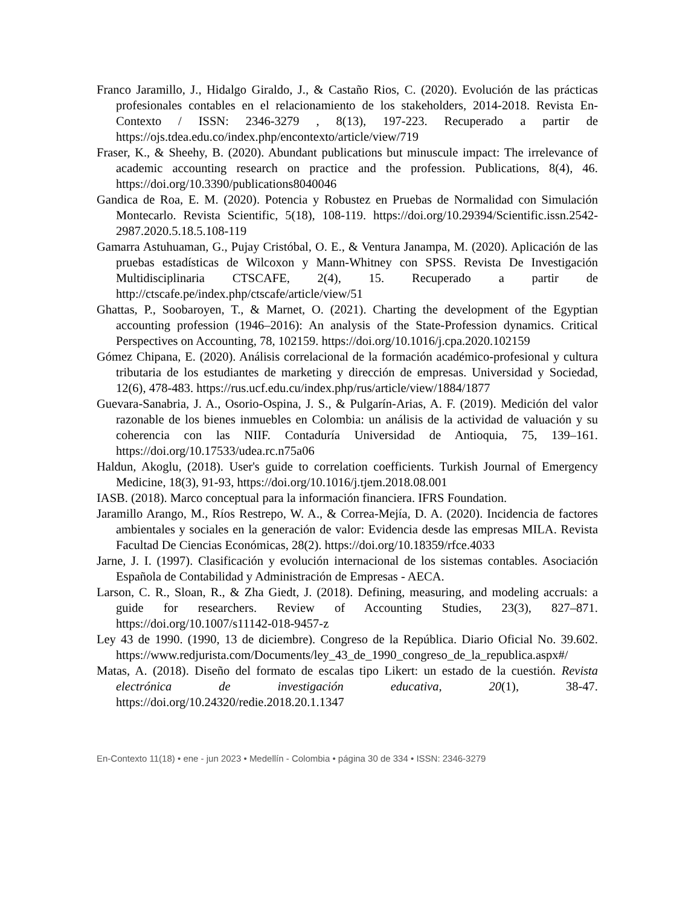Franco Jaramillo, J., Hidalgo Giraldo, J., & Castaño Rios, C. (2020). Evolución de las prácticas profesionales contables en el relacionamiento de los stakeholders, 2014-2018. Revista En-Contexto / ISSN: 2346-3279 , 8(13), 197-223. Recuperado a partir de https://ojs.tdea.edu.co/index.php/encontexto/article/view/719
Fraser, K., & Sheehy, B. (2020). Abundant publications but minuscule impact: The irrelevance of academic accounting research on practice and the profession. Publications, 8(4), 46. https://doi.org/10.3390/publications8040046
Gandica de Roa, E. M. (2020). Potencia y Robustez en Pruebas de Normalidad con Simulación Montecarlo. Revista Scientific, 5(18), 108-119. https://doi.org/10.29394/Scientific.issn.2542-2987.2020.5.18.5.108-119
Gamarra Astuhuaman, G., Pujay Cristóbal, O. E., & Ventura Janampa, M. (2020). Aplicación de las pruebas estadísticas de Wilcoxon y Mann-Whitney con SPSS. Revista De Investigación Multidisciplinaria CTSCAFE, 2(4), 15. Recuperado a partir de http://ctscafe.pe/index.php/ctscafe/article/view/51
Ghattas, P., Soobaroyen, T., & Marnet, O. (2021). Charting the development of the Egyptian accounting profession (1946–2016): An analysis of the State-Profession dynamics. Critical Perspectives on Accounting, 78, 102159. https://doi.org/10.1016/j.cpa.2020.102159
Gómez Chipana, E. (2020). Análisis correlacional de la formación académico-profesional y cultura tributaria de los estudiantes de marketing y dirección de empresas. Universidad y Sociedad, 12(6), 478-483. https://rus.ucf.edu.cu/index.php/rus/article/view/1884/1877
Guevara-Sanabria, J. A., Osorio-Ospina, J. S., & Pulgarín-Arias, A. F. (2019). Medición del valor razonable de los bienes inmuebles en Colombia: un análisis de la actividad de valuación y su coherencia con las NIIF. Contaduría Universidad de Antioquia, 75, 139–161. https://doi.org/10.17533/udea.rc.n75a06
Haldun, Akoglu, (2018). User's guide to correlation coefficients. Turkish Journal of Emergency Medicine, 18(3), 91-93, https://doi.org/10.1016/j.tjem.2018.08.001
IASB. (2018). Marco conceptual para la información financiera. IFRS Foundation.
Jaramillo Arango, M., Ríos Restrepo, W. A., & Correa-Mejía, D. A. (2020). Incidencia de factores ambientales y sociales en la generación de valor: Evidencia desde las empresas MILA. Revista Facultad De Ciencias Económicas, 28(2). https://doi.org/10.18359/rfce.4033
Jarne, J. I. (1997). Clasificación y evolución internacional de los sistemas contables. Asociación Española de Contabilidad y Administración de Empresas - AECA.
Larson, C. R., Sloan, R., & Zha Giedt, J. (2018). Defining, measuring, and modeling accruals: a guide for researchers. Review of Accounting Studies, 23(3), 827–871. https://doi.org/10.1007/s11142-018-9457-z
Ley 43 de 1990. (1990, 13 de diciembre). Congreso de la República. Diario Oficial No. 39.602. https://www.redjurista.com/Documents/ley_43_de_1990_congreso_de_la_republica.aspx#/
Matas, A. (2018). Diseño del formato de escalas tipo Likert: un estado de la cuestión. Revista electrónica de investigación educativa, 20(1), 38-47. https://doi.org/10.24320/redie.2018.20.1.1347
En-Contexto 11(18) • ene - jun 2023 • Medellín - Colombia • página 30 de 334 • ISSN: 2346-3279